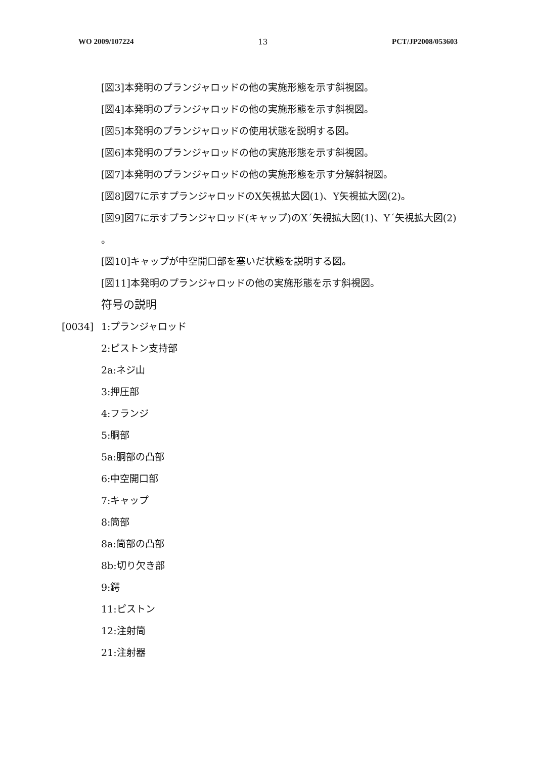WO 2009/107224 13 PCT/JP2008/053603
[図3]本発明のプランジャロッドの他の実施形態を示す斜視図。
[図4]本発明のプランジャロッドの他の実施形態を示す斜視図。
[図5]本発明のプランジャロッドの使用状態を説明する図。
[図6]本発明のプランジャロッドの他の実施形態を示す斜視図。
[図7]本発明のプランジャロッドの他の実施形態を示す分解斜視図。
[図8]図7に示すプランジャロッドのX矢視拡大図(1)、Y矢視拡大図(2)。
[図9]図7に示すプランジャロッド(キャップ)のX´矢視拡大図(1)、Y´矢視拡大図(2)
。
[図10]キャップが中空開口部を塞いだ状態を説明する図。
[図11]本発明のプランジャロッドの他の実施形態を示す斜視図。
符号の説明
[0034] 1:プランジャロッド
2:ピストン支持部
2a:ネジ山
3:押圧部
4:フランジ
5:胴部
5a:胴部の凸部
6:中空開口部
7:キャップ
8:筒部
8a:筒部の凸部
8b:切り欠き部
9:鍔
11:ピストン
12:注射筒
21:注射器